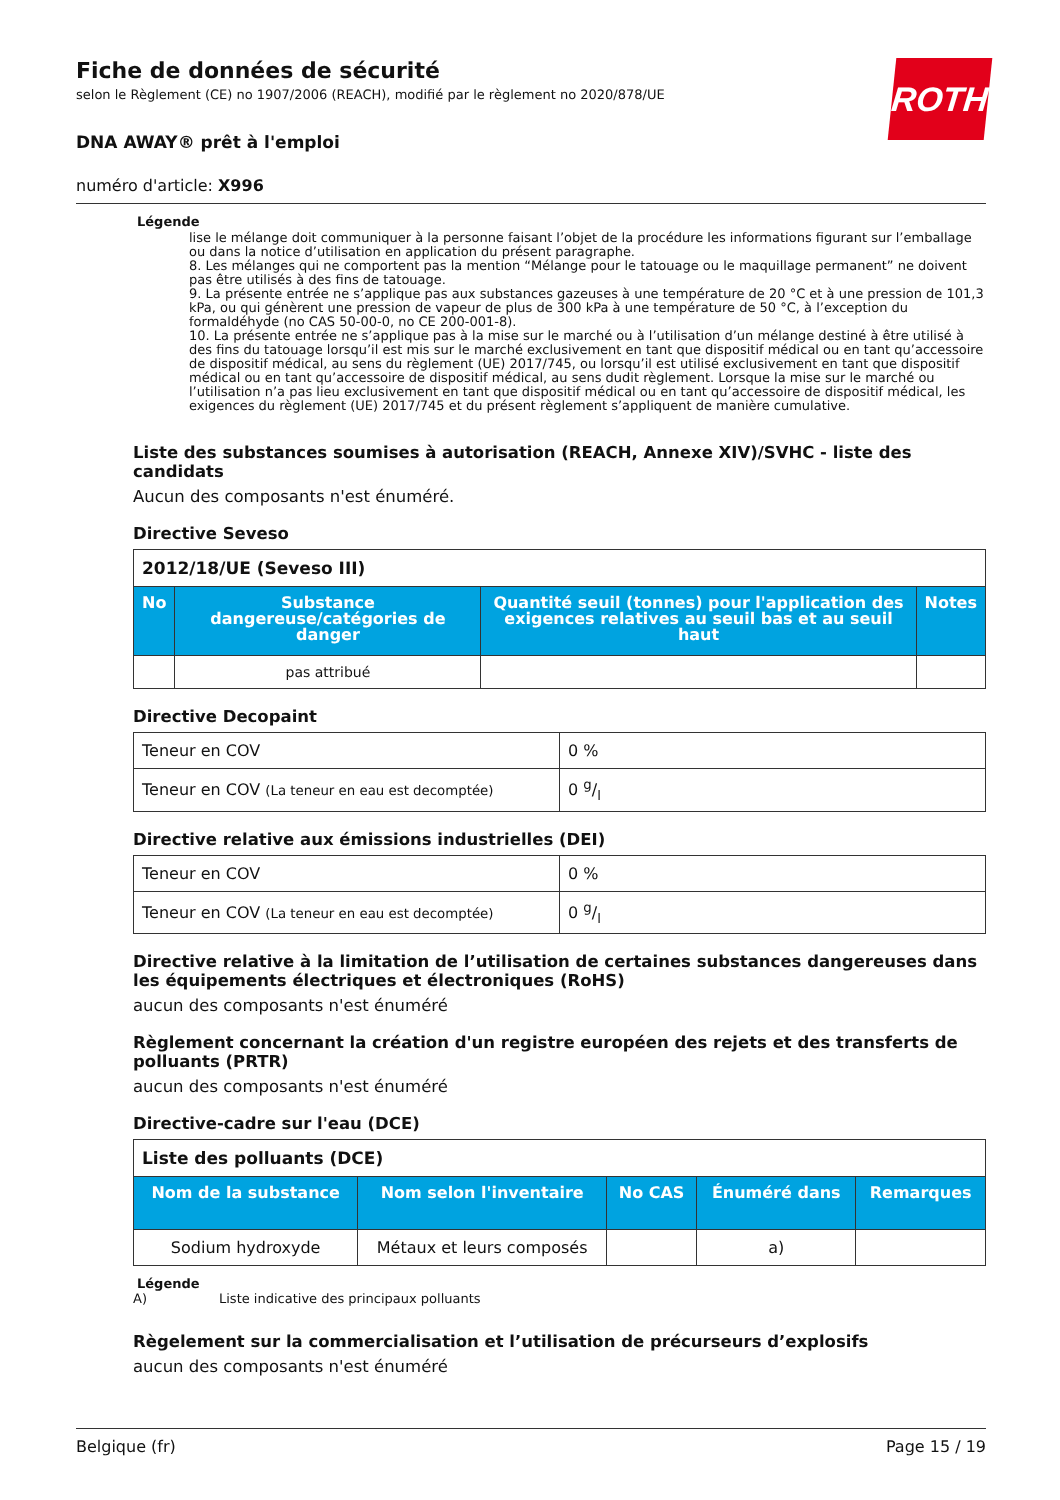ROTH
Fiche de données de sécurité
selon le Règlement (CE) no 1907/2006 (REACH), modifié par le règlement no 2020/878/UE
DNA AWAY® prêt à l'emploi
numéro d'article: X996
Légende
lise le mélange doit communiquer à la personne faisant l’objet de la procédure les informations figurant sur l’emballage ou dans la notice d’utilisation en application du présent paragraphe.
8. Les mélanges qui ne comportent pas la mention “Mélange pour le tatouage ou le maquillage permanent” ne doivent pas être utilisés à des fins de tatouage.
9. La présente entrée ne s’applique pas aux substances gazeuses à une température de 20 °C et à une pression de 101,3 kPa, ou qui génèrent une pression de vapeur de plus de 300 kPa à une température de 50 °C, à l’exception du formaldéhyde (no CAS 50-00-0, no CE 200-001-8).
10. La présente entrée ne s’applique pas à la mise sur le marché ou à l’utilisation d’un mélange destiné à être utilisé à des fins du tatouage lorsqu’il est mis sur le marché exclusivement en tant que dispositif médical ou en tant qu’accessoire de dispositif médical, au sens du règlement (UE) 2017/745, ou lorsqu’il est utilisé exclusivement en tant que dispositif médical ou en tant qu’accessoire de dispositif médical, au sens dudit règlement. Lorsque la mise sur le marché ou l’utilisation n’a pas lieu exclusivement en tant que dispositif médical ou en tant qu’accessoire de dispositif médical, les exigences du règlement (UE) 2017/745 et du présent règlement s’appliquent de manière cumulative.
Liste des substances soumises à autorisation (REACH, Annexe XIV)/SVHC - liste des candidats
Aucun des composants n'est énuméré.
Directive Seveso
| 2012/18/UE (Seveso III) | | | |
| No | Substance dangereuse/catégories de danger | Quantité seuil (tonnes) pour l'application des exigences relatives au seuil bas et au seuil haut | Notes |
| | pas attribué | | |
Directive Decopaint
| Teneur en COV | 0 % |
| Teneur en COV (La teneur en eau est decomptée) | 0 g/l |
Directive relative aux émissions industrielles (DEI)
| Teneur en COV | 0 % |
| Teneur en COV (La teneur en eau est decomptée) | 0 g/l |
Directive relative à la limitation de l’utilisation de certaines substances dangereuses dans les équipements électriques et électroniques (RoHS)
aucun des composants n'est énuméré
Règlement concernant la création d'un registre européen des rejets et des transferts de polluants (PRTR)
aucun des composants n'est énuméré
Directive-cadre sur l'eau (DCE)
| Liste des polluants (DCE) | | | | |
| Nom de la substance | Nom selon l'inventaire | No CAS | Énuméré dans | Remarques |
| Sodium hydroxyde | Métaux et leurs composés | | a) | |
Légende
A) Liste indicative des principaux polluants
Règelement sur la commercialisation et l’utilisation de précurseurs d’explosifs
aucun des composants n'est énuméré
Belgique (fr) Page 15 / 19